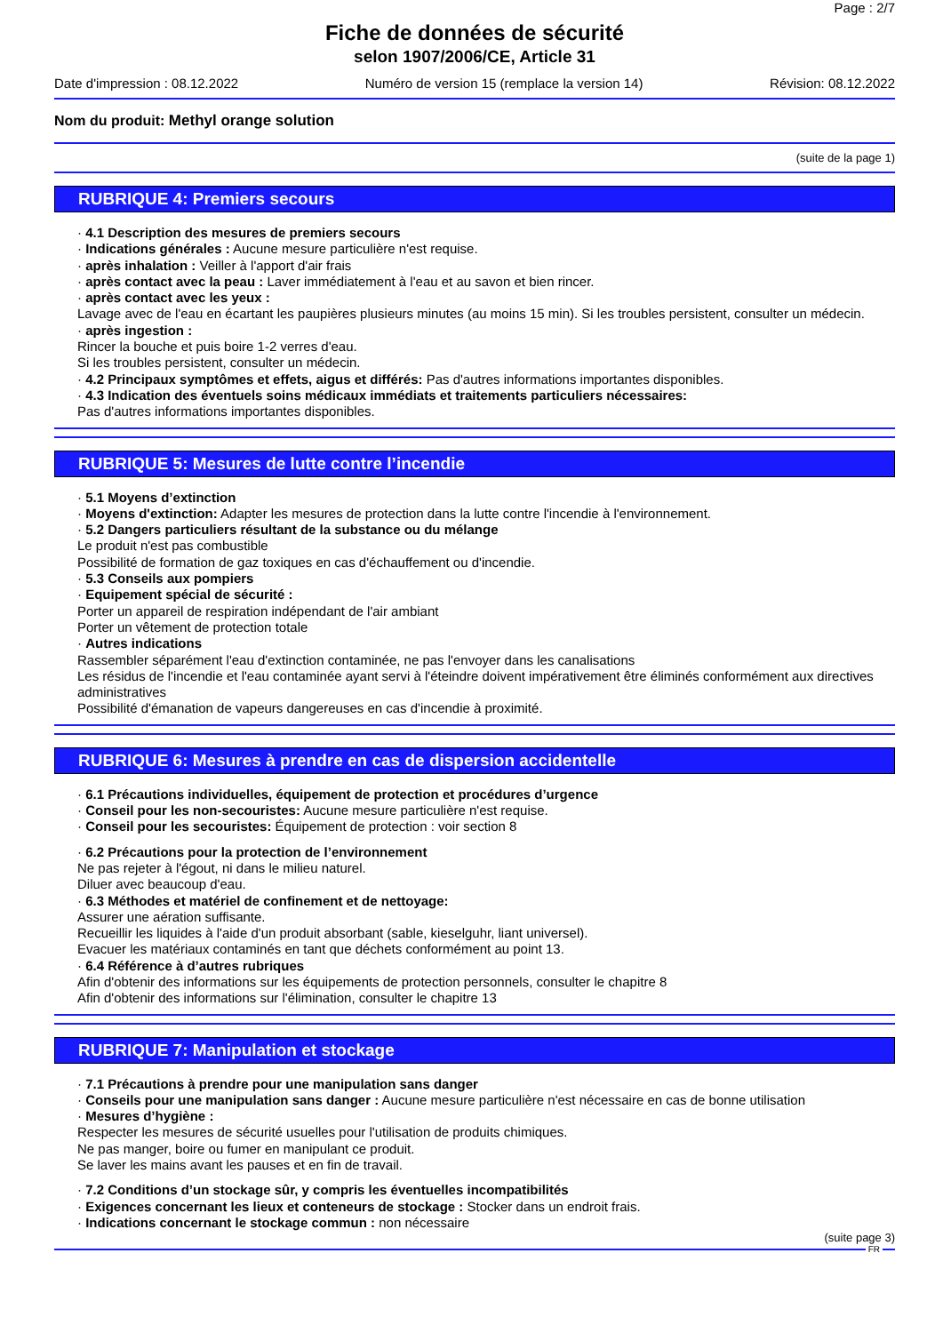Page : 2/7
Fiche de données de sécurité
selon 1907/2006/CE, Article 31
Date d'impression : 08.12.2022 Numéro de version 15 (remplace la version 14) Révision: 08.12.2022
Nom du produit: Methyl orange solution
(suite de la page 1)
RUBRIQUE 4: Premiers secours
· 4.1 Description des mesures de premiers secours
· Indications générales : Aucune mesure particulière n'est requise.
· après inhalation : Veiller à l'apport d'air frais
· après contact avec la peau : Laver immédiatement à l'eau et au savon et bien rincer.
· après contact avec les yeux :
Lavage avec de l'eau en écartant les paupières plusieurs minutes (au moins 15 min). Si les troubles persistent, consulter un médecin.
· après ingestion :
Rincer la bouche et puis boire 1-2 verres d'eau.
Si les troubles persistent, consulter un médecin.
· 4.2 Principaux symptômes et effets, aigus et différés: Pas d'autres informations importantes disponibles.
· 4.3 Indication des éventuels soins médicaux immédiats et traitements particuliers nécessaires:
Pas d'autres informations importantes disponibles.
RUBRIQUE 5: Mesures de lutte contre l’incendie
· 5.1 Moyens d’extinction
· Moyens d'extinction: Adapter les mesures de protection dans la lutte contre l'incendie à l'environnement.
· 5.2 Dangers particuliers résultant de la substance ou du mélange
Le produit n'est pas combustible
Possibilité de formation de gaz toxiques en cas d'échauffement ou d'incendie.
· 5.3 Conseils aux pompiers
· Equipement spécial de sécurité :
Porter un appareil de respiration indépendant de l'air ambiant
Porter un vêtement de protection totale
· Autres indications
Rassembler séparément l'eau d'extinction contaminée, ne pas l'envoyer dans les canalisations
Les résidus de l'incendie et l'eau contaminée ayant servi à l'éteindre doivent impérativement être éliminés conformément aux directives administratives
Possibilité d'émanation de vapeurs dangereuses en cas d'incendie à proximité.
RUBRIQUE 6: Mesures à prendre en cas de dispersion accidentelle
· 6.1 Précautions individuelles, équipement de protection et procédures d’urgence
· Conseil pour les non-secouristes: Aucune mesure particulière n'est requise.
· Conseil pour les secouristes: Équipement de protection : voir section 8
· 6.2 Précautions pour la protection de l’environnement
Ne pas rejeter à l'égout, ni dans le milieu naturel.
Diluer avec beaucoup d'eau.
· 6.3 Méthodes et matériel de confinement et de nettoyage:
Assurer une aération suffisante.
Recueillir les liquides à l'aide d'un produit absorbant (sable, kieselguhr, liant universel).
Evacuer les matériaux contaminés en tant que déchets conformément au point 13.
· 6.4 Référence à d’autres rubriques
Afin d'obtenir des informations sur les équipements de protection personnels, consulter le chapitre 8
Afin d'obtenir des informations sur l'élimination, consulter le chapitre 13
RUBRIQUE 7: Manipulation et stockage
· 7.1 Précautions à prendre pour une manipulation sans danger
· Conseils pour une manipulation sans danger : Aucune mesure particulière n'est nécessaire en cas de bonne utilisation
· Mesures d’hygiène :
Respecter les mesures de sécurité usuelles pour l'utilisation de produits chimiques.
Ne pas manger, boire ou fumer en manipulant ce produit.
Se laver les mains avant les pauses et en fin de travail.
· 7.2 Conditions d’un stockage sûr, y compris les éventuelles incompatibilités
· Exigences concernant les lieux et conteneurs de stockage : Stocker dans un endroit frais.
· Indications concernant le stockage commun : non nécessaire
(suite page 3)
FR